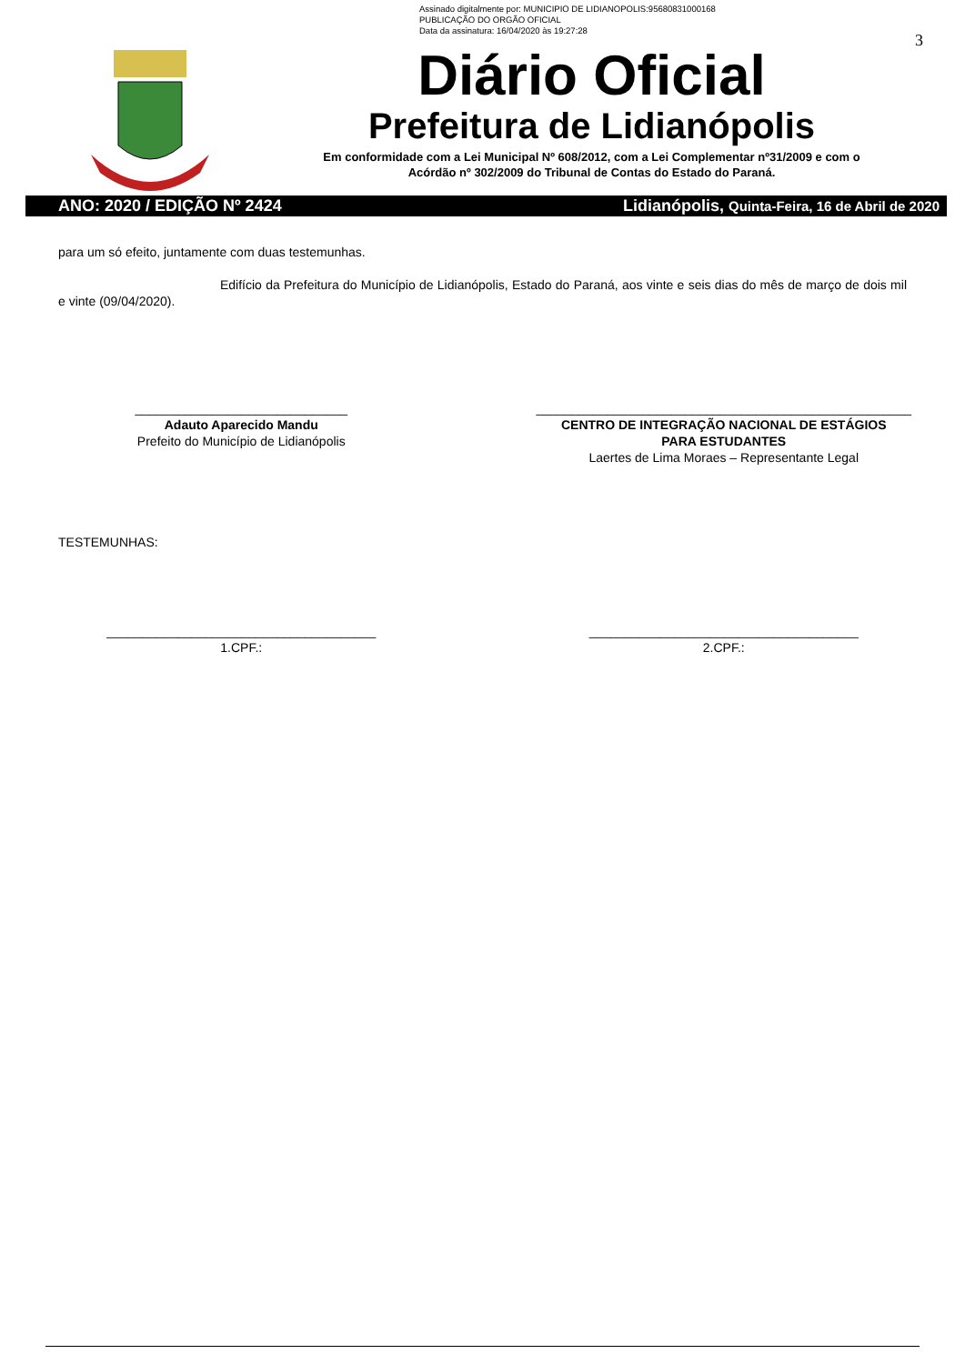Assinado digitalmente por: MUNICIPIO DE LIDIANOPOLIS:95680831000168
PUBLICAÇÃO DO ORGÃO OFICIAL
Data da assinatura: 16/04/2020 às 19:27:28
3
Diário Oficial
Prefeitura de Lidianópolis
Em conformidade com a Lei Municipal Nº 608/2012, com a Lei Complementar nº31/2009 e com o
Acórdão nº 302/2009 do Tribunal de Contas do Estado do Paraná.
ANO: 2020 / EDIÇÃO Nº 2424 Lidianópolis, Quinta-Feira, 16 de Abril de 2020
para um só efeito, juntamente com duas testemunhas.
Edifício da Prefeitura do Município de Lidianópolis, Estado do Paraná, aos vinte e seis dias do mês de março de dois mil e vinte (09/04/2020).
______________________________
Adauto Aparecido Mandu
Prefeito do Município de Lidianópolis
_____________________________________________________
CENTRO DE INTEGRAÇÃO NACIONAL DE ESTÁGIOS
PARA ESTUDANTES
Laertes de Lima Moraes – Representante Legal
TESTEMUNHAS:
______________________________________
1.CPF.:
______________________________________
2.CPF.: